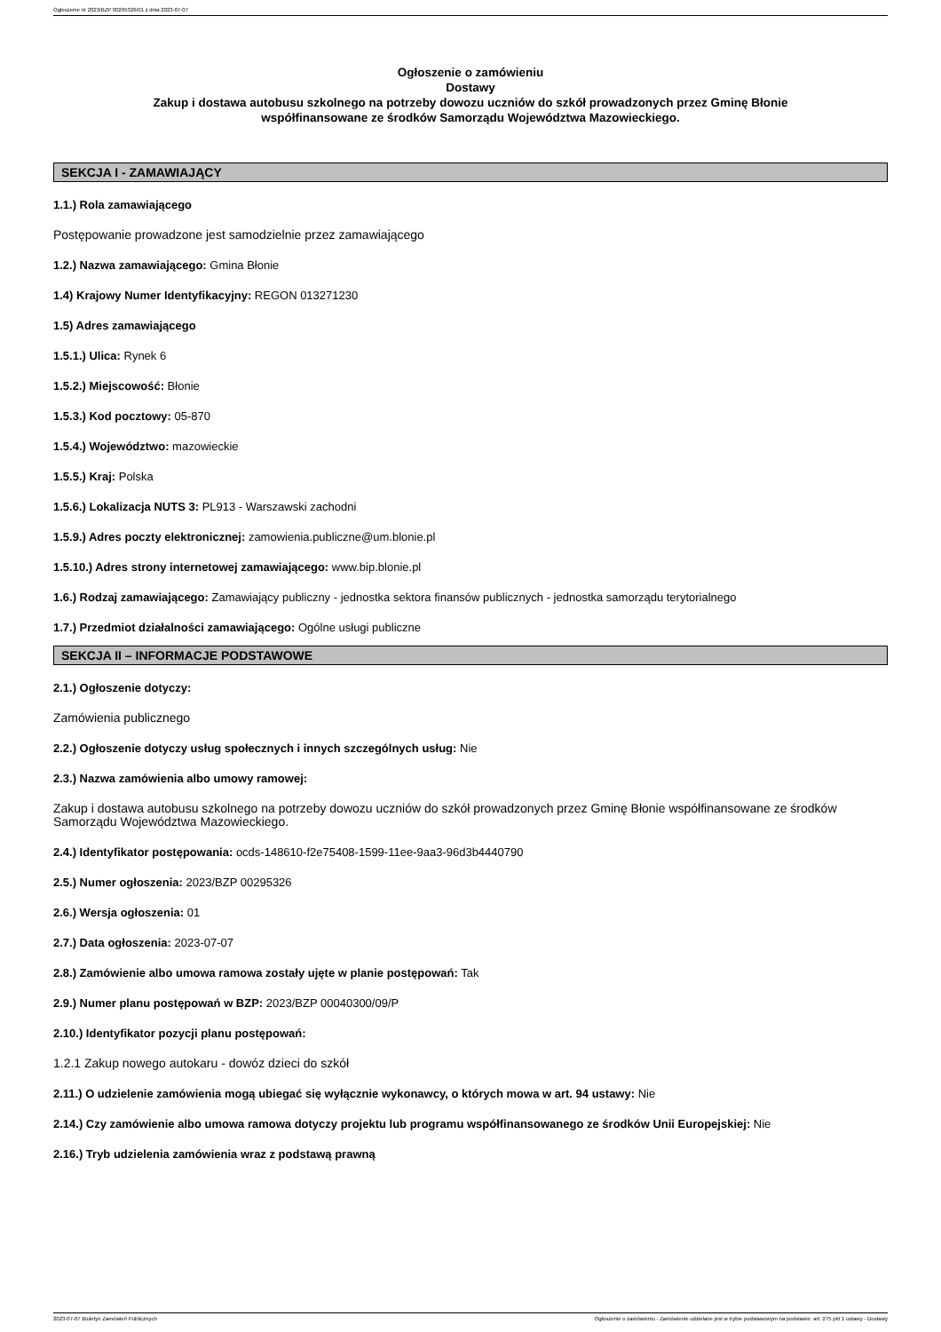Ogłoszenie nr 2023/BZP 00295326/01 z dnia 2023-07-07
Ogłoszenie o zamówieniu
Dostawy
Zakup i dostawa autobusu szkolnego na potrzeby dowozu uczniów do szkół prowadzonych przez Gminę Błonie
współfinansowane ze środków Samorządu Województwa Mazowieckiego.
SEKCJA I - ZAMAWIAJĄCY
1.1.) Rola zamawiającego
Postępowanie prowadzone jest samodzielnie przez zamawiającego
1.2.) Nazwa zamawiającego: Gmina Błonie
1.4) Krajowy Numer Identyfikacyjny: REGON 013271230
1.5) Adres zamawiającego
1.5.1.) Ulica: Rynek 6
1.5.2.) Miejscowość: Błonie
1.5.3.) Kod pocztowy: 05-870
1.5.4.) Województwo: mazowieckie
1.5.5.) Kraj: Polska
1.5.6.) Lokalizacja NUTS 3: PL913 - Warszawski zachodni
1.5.9.) Adres poczty elektronicznej: zamowienia.publiczne@um.blonie.pl
1.5.10.) Adres strony internetowej zamawiającego: www.bip.blonie.pl
1.6.) Rodzaj zamawiającego: Zamawiający publiczny - jednostka sektora finansów publicznych - jednostka samorządu terytorialnego
1.7.) Przedmiot działalności zamawiającego: Ogólne usługi publiczne
SEKCJA II – INFORMACJE PODSTAWOWE
2.1.) Ogłoszenie dotyczy:
Zamówienia publicznego
2.2.) Ogłoszenie dotyczy usług społecznych i innych szczególnych usług: Nie
2.3.) Nazwa zamówienia albo umowy ramowej:
Zakup i dostawa autobusu szkolnego na potrzeby dowozu uczniów do szkół prowadzonych przez Gminę Błonie współfinansowane ze środków Samorządu Województwa Mazowieckiego.
2.4.) Identyfikator postępowania: ocds-148610-f2e75408-1599-11ee-9aa3-96d3b4440790
2.5.) Numer ogłoszenia: 2023/BZP 00295326
2.6.) Wersja ogłoszenia: 01
2.7.) Data ogłoszenia: 2023-07-07
2.8.) Zamówienie albo umowa ramowa zostały ujęte w planie postępowań: Tak
2.9.) Numer planu postępowań w BZP: 2023/BZP 00040300/09/P
2.10.) Identyfikator pozycji planu postępowań:
1.2.1 Zakup nowego autokaru - dowóz dzieci do szkół
2.11.) O udzielenie zamówienia mogą ubiegać się wyłącznie wykonawcy, o których mowa w art. 94 ustawy: Nie
2.14.) Czy zamówienie albo umowa ramowa dotyczy projektu lub programu współfinansowanego ze środków Unii Europejskiej: Nie
2.16.) Tryb udzielenia zamówienia wraz z podstawą prawną
2023-07-07 Biuletyn Zamówień Publicznych Ogłoszenie o zamówieniu - Zamówienie udzielane jest w trybie podstawowym na podstawie: art. 275 pkt 1 ustawy - Dostawy